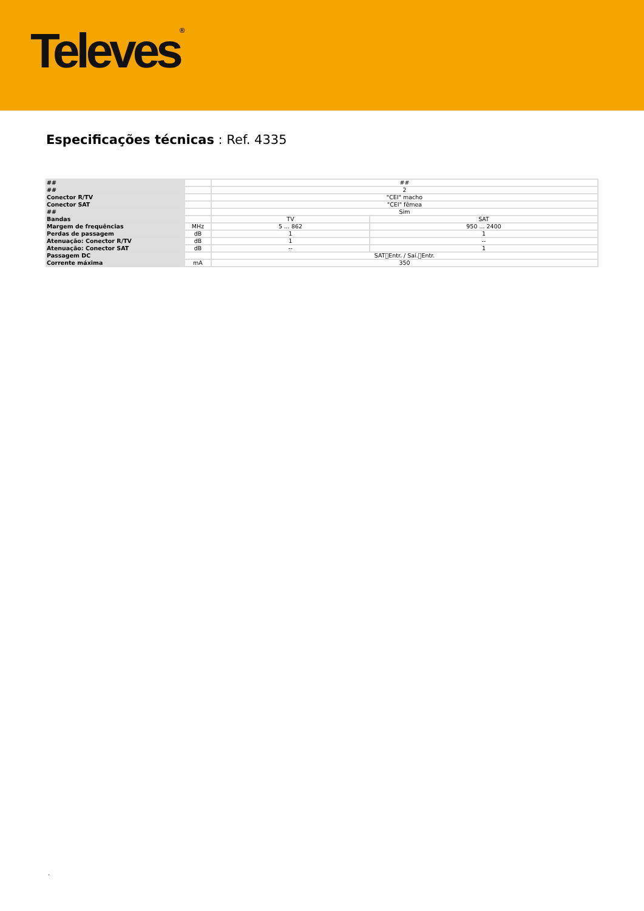Televes<sup>®</sup>
Especificações técnicas : Ref. 4335
| ## | | ## | |
| ## | | 2 | |
| Conector R/TV | | "CEI" macho | |
| Conector SAT | | "CEI" fêmea | |
| ## | | Sim | |
| Bandas | | TV | SAT |
| Margem de frequências | MHz | 5 ... 862 | 950 ... 2400 |
| Perdas de passagem | dB | 1 | 1 |
| Atenuação: Conector R/TV | dB | 1 | -- |
| Atenuação: Conector SAT | dB | -- | 1 |
| Passagem DC | | SAT􀀀Entr. / Saí.􀀀Entr. | |
| Corrente máxima | mA | 350 | |
.